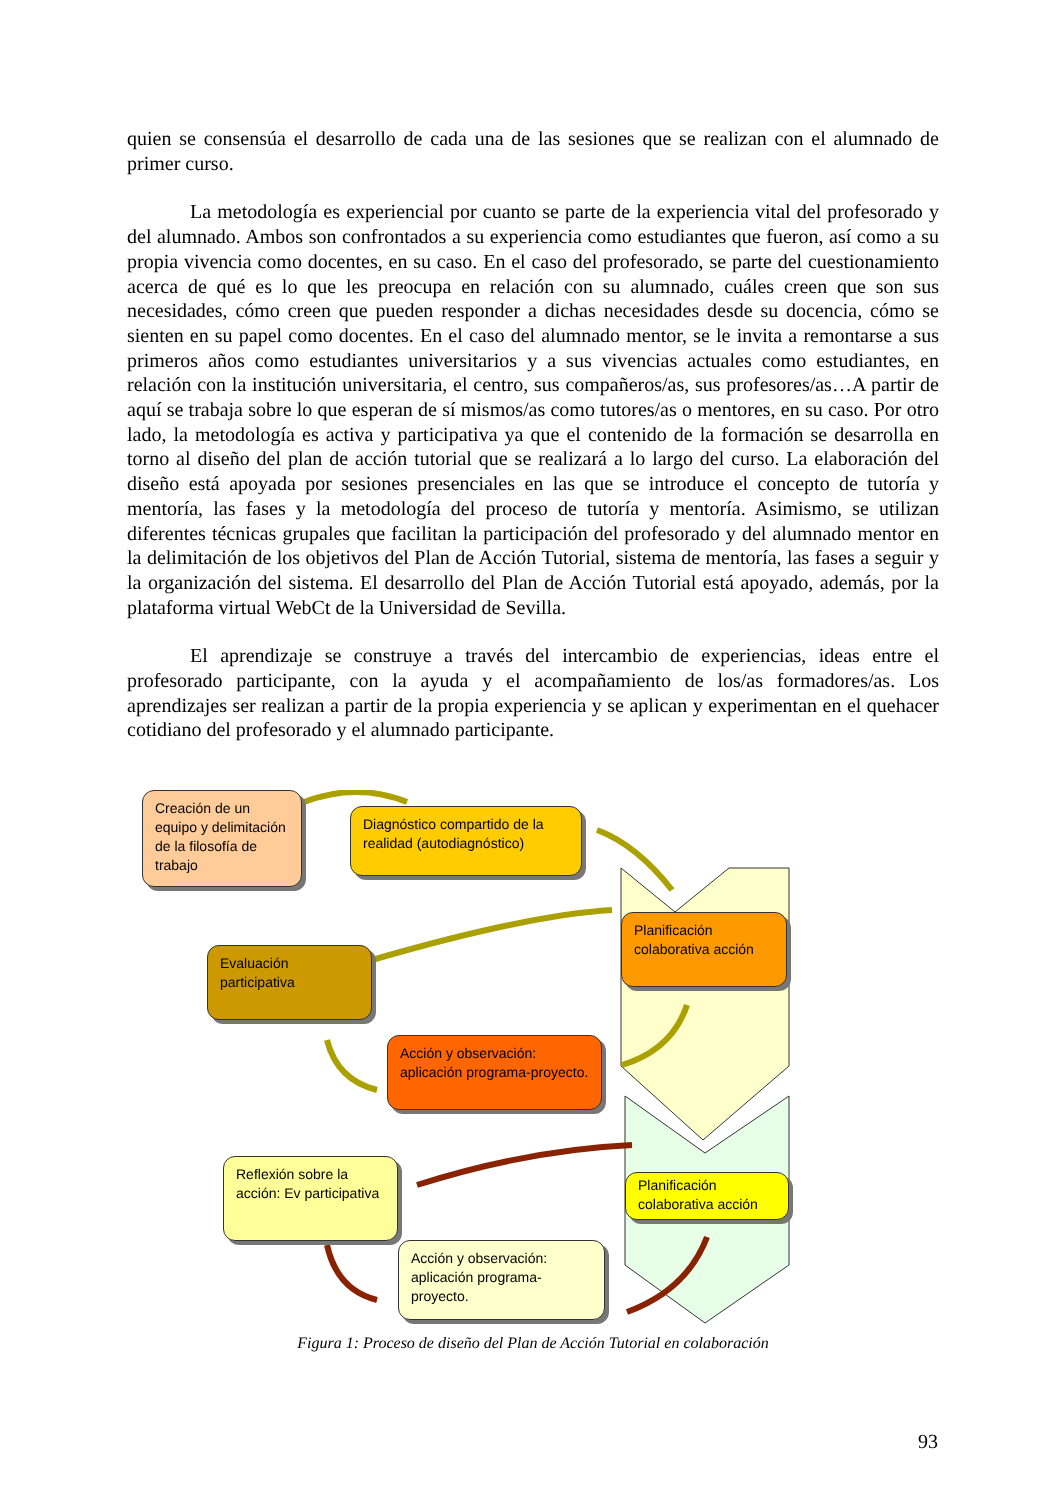quien se consensúa el desarrollo de cada una de las sesiones que se realizan con el alumnado de primer curso.
La metodología es experiencial por cuanto se parte de la experiencia vital del profesorado y del alumnado. Ambos son confrontados a su experiencia como estudiantes que fueron, así como a su propia vivencia como docentes, en su caso. En el caso del profesorado, se parte del cuestionamiento acerca de qué es lo que les preocupa en relación con su alumnado, cuáles creen que son sus necesidades, cómo creen que pueden responder a dichas necesidades desde su docencia, cómo se sienten en su papel como docentes. En el caso del alumnado mentor, se le invita a remontarse a sus primeros años como estudiantes universitarios y a sus vivencias actuales como estudiantes, en relación con la institución universitaria, el centro, sus compañeros/as, sus profesores/as…A partir de aquí se trabaja sobre lo que esperan de sí mismos/as como tutores/as o mentores, en su caso. Por otro lado, la metodología es activa y participativa ya que el contenido de la formación se desarrolla en torno al diseño del plan de acción tutorial que se realizará a lo largo del curso. La elaboración del diseño está apoyada por sesiones presenciales en las que se introduce el concepto de tutoría y mentoría, las fases y la metodología del proceso de tutoría y mentoría. Asimismo, se utilizan diferentes técnicas grupales que facilitan la participación del profesorado y del alumnado mentor en la delimitación de los objetivos del Plan de Acción Tutorial, sistema de mentoría, las fases a seguir y la organización del sistema. El desarrollo del Plan de Acción Tutorial está apoyado, además, por la plataforma virtual WebCt de la Universidad de Sevilla.
El aprendizaje se construye a través del intercambio de experiencias, ideas entre el profesorado participante, con la ayuda y el acompañamiento de los/as formadores/as. Los aprendizajes ser realizan a partir de la propia experiencia y se aplican y experimentan en el quehacer cotidiano del profesorado y el alumnado participante.
Creación de un equipo y delimitación de la filosofía de trabajo
Diagnóstico compartido de la realidad (autodiagnóstico)
Planificación colaborativa acción
Evaluación participativa
Acción y observación: aplicación programa-proyecto.
Reflexión sobre la acción: Ev participativa
Planificación colaborativa acción
Acción y observación: aplicación programa-proyecto.
Figura 1: Proceso de diseño del Plan de Acción Tutorial en colaboración
93